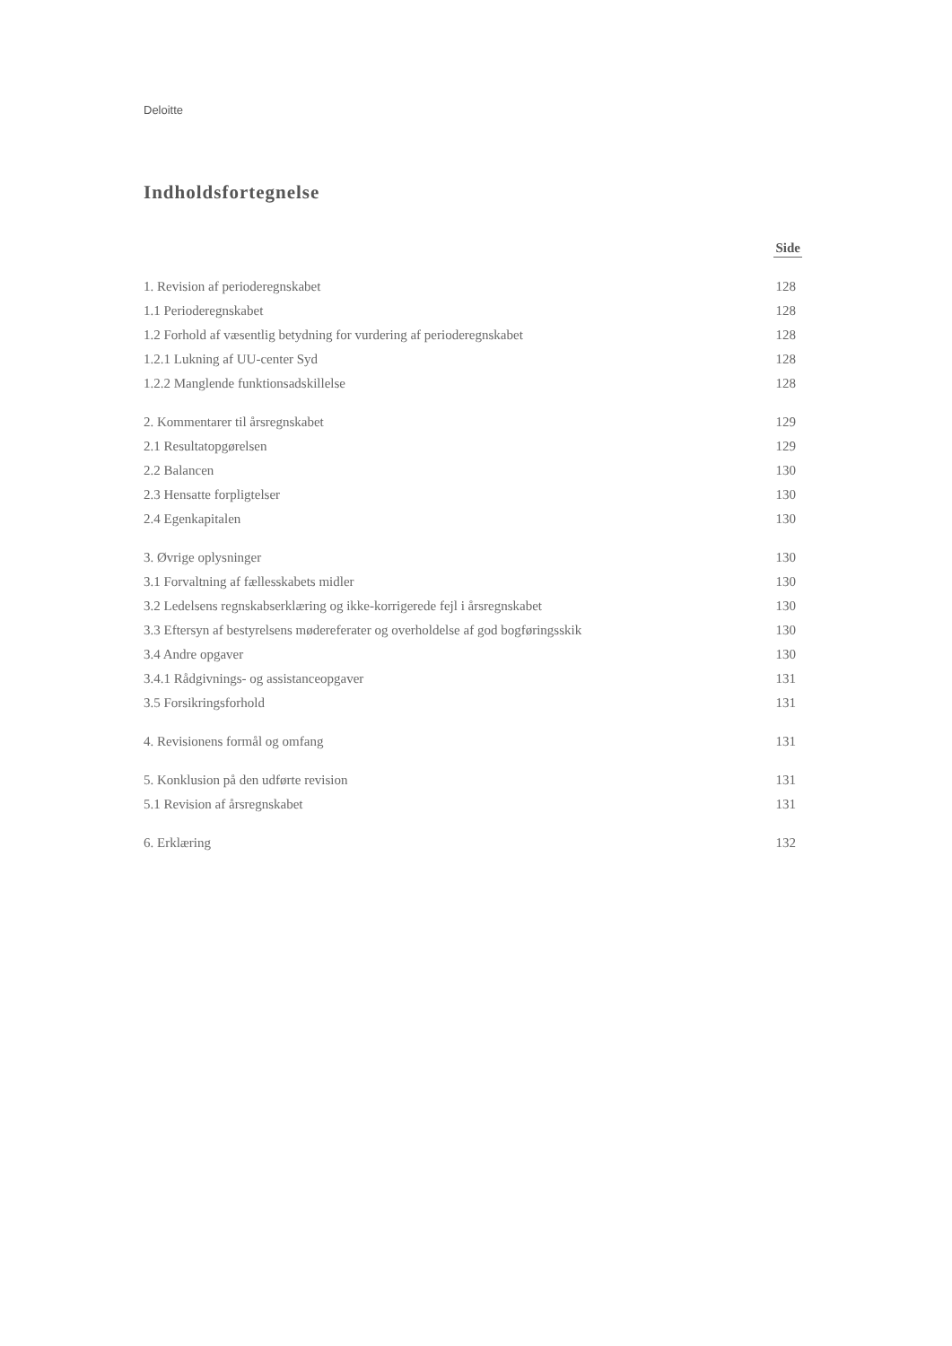Deloitte
Indholdsfortegnelse
| | Side |
| --- | --- |
| 1. Revision af perioderegnskabet | 128 |
| 1.1 Perioderegnskabet | 128 |
| 1.2 Forhold af væsentlig betydning for vurdering af perioderegnskabet | 128 |
| 1.2.1 Lukning af UU-center Syd | 128 |
| 1.2.2 Manglende funktionsadskillelse | 128 |
| 2. Kommentarer til årsregnskabet | 129 |
| 2.1 Resultatopgørelsen | 129 |
| 2.2 Balancen | 130 |
| 2.3 Hensatte forpligtelser | 130 |
| 2.4 Egenkapitalen | 130 |
| 3. Øvrige oplysninger | 130 |
| 3.1 Forvaltning af fællesskabets midler | 130 |
| 3.2 Ledelsens regnskabserklæring og ikke-korrigerede fejl i årsregnskabet | 130 |
| 3.3 Eftersyn af bestyrelsens mødereferater og overholdelse af god bogføringsskik | 130 |
| 3.4 Andre opgaver | 130 |
| 3.4.1 Rådgivnings- og assistanceopgaver | 131 |
| 3.5 Forsikringsforhold | 131 |
| 4. Revisionens formål og omfang | 131 |
| 5. Konklusion på den udførte revision | 131 |
| 5.1 Revision af årsregnskabet | 131 |
| 6. Erklæring | 132 |